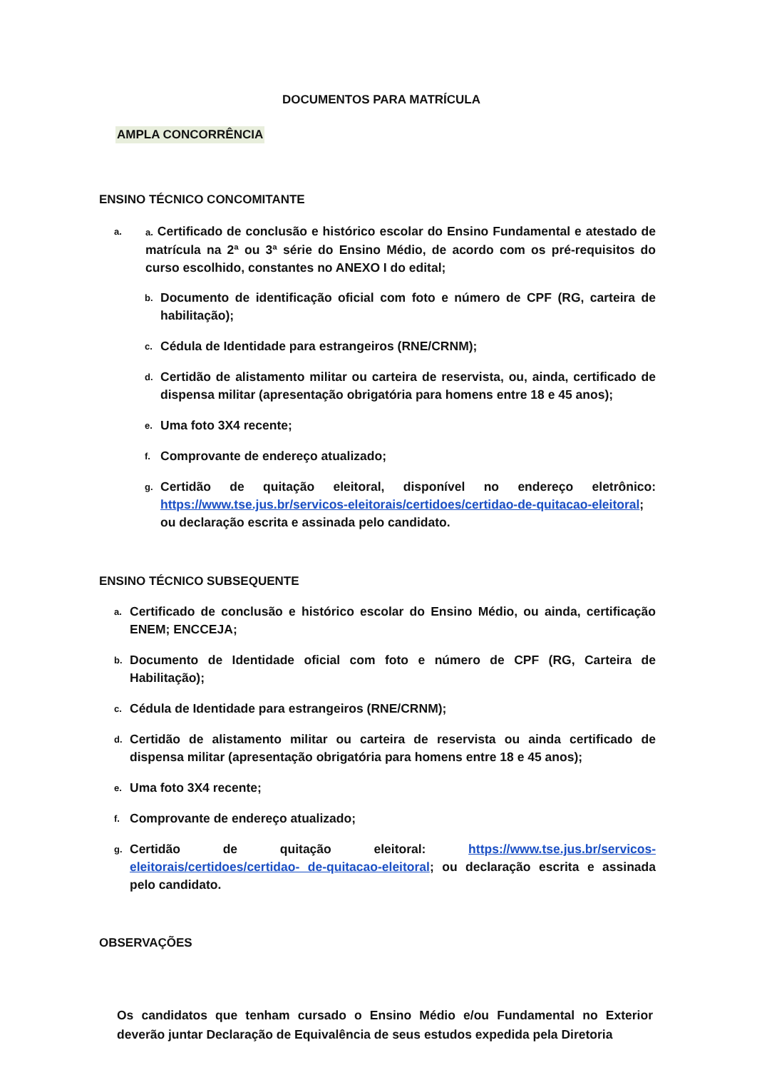DOCUMENTOS PARA MATRÍCULA
AMPLA CONCORRÊNCIA
ENSINO TÉCNICO CONCOMITANTE
a. a. Certificado de conclusão e histórico escolar do Ensino Fundamental e atestado de matrícula na 2ª ou 3ª série do Ensino Médio, de acordo com os pré-requisitos do curso escolhido, constantes no ANEXO I do edital;
b. Documento de identificação oficial com foto e número de CPF (RG, carteira de habilitação);
c. Cédula de Identidade para estrangeiros (RNE/CRNM);
d. Certidão de alistamento militar ou carteira de reservista, ou, ainda, certificado de dispensa militar (apresentação obrigatória para homens entre 18 e 45 anos);
e. Uma foto 3X4 recente;
f. Comprovante de endereço atualizado;
g. Certidão de quitação eleitoral, disponível no endereço eletrônico: https://www.tse.jus.br/servicos-eleitorais/certidoes/certidao-de-quitacao-eleitoral; ou declaração escrita e assinada pelo candidato.
ENSINO TÉCNICO SUBSEQUENTE
a. Certificado de conclusão e histórico escolar do Ensino Médio, ou ainda, certificação ENEM; ENCCEJA;
b. Documento de Identidade oficial com foto e número de CPF (RG, Carteira de Habilitação);
c. Cédula de Identidade para estrangeiros (RNE/CRNM);
d. Certidão de alistamento militar ou carteira de reservista ou ainda certificado de dispensa militar (apresentação obrigatória para homens entre 18 e 45 anos);
e. Uma foto 3X4 recente;
f. Comprovante de endereço atualizado;
g. Certidão de quitação eleitoral: https://www.tse.jus.br/servicos-eleitorais/certidoes/certidao- de-quitacao-eleitoral; ou declaração escrita e assinada pelo candidato.
OBSERVAÇÕES
Os candidatos que tenham cursado o Ensino Médio e/ou Fundamental no Exterior deverão juntar Declaração de Equivalência de seus estudos expedida pela Diretoria